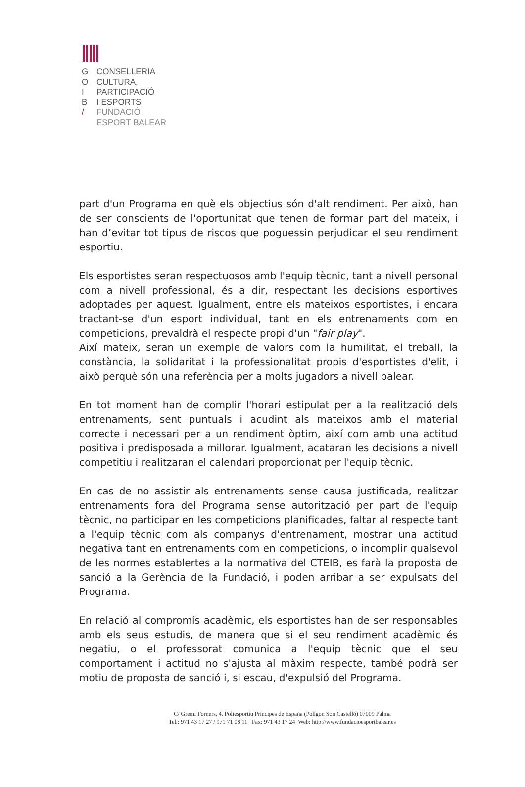G
O
I
B
/
CONSELLERIA
CULTURA,
PARTICIPACIÓ
I ESPORTS
FUNDACIÓ
ESPORT BALEAR
part d'un Programa en què els objectius són d'alt rendiment. Per això, han de ser conscients de l'oportunitat que tenen de formar part del mateix, i han d’evitar tot tipus de riscos que poguessin perjudicar el seu rendiment esportiu.
Els esportistes seran respectuosos amb l'equip tècnic, tant a nivell personal com a nivell professional, és a dir, respectant les decisions esportives adoptades per aquest. Igualment, entre els mateixos esportistes, i encara tractant-se d'un esport individual, tant en els entrenaments com en competicions, prevaldrà el respecte propi d'un "fair play".
Així mateix, seran un exemple de valors com la humilitat, el treball, la constància, la solidaritat i la professionalitat propis d'esportistes d'elit, i això perquè són una referència per a molts jugadors a nivell balear.
En tot moment han de complir l'horari estipulat per a la realització dels entrenaments, sent puntuals i acudint als mateixos amb el material correcte i necessari per a un rendiment òptim, així com amb una actitud positiva i predisposada a millorar. Igualment, acataran les decisions a nivell competitiu i realitzaran el calendari proporcionat per l'equip tècnic.
En cas de no assistir als entrenaments sense causa justificada, realitzar entrenaments fora del Programa sense autorització per part de l'equip tècnic, no participar en les competicions planificades, faltar al respecte tant a l'equip tècnic com als companys d'entrenament, mostrar una actitud negativa tant en entrenaments com en competicions, o incomplir qualsevol de les normes establertes a la normativa del CTEIB, es farà la proposta de sanció a la Gerència de la Fundació, i poden arribar a ser expulsats del Programa.
En relació al compromís acadèmic, els esportistes han de ser responsables amb els seus estudis, de manera que si el seu rendiment acadèmic és negatiu, o el professorat comunica a l'equip tècnic que el seu comportament i actitud no s'ajusta al màxim respecte, també podrà ser motiu de proposta de sanció i, si escau, d'expulsió del Programa.
C/ Gremi Forners, 4. Poliesportiu Príncipes de España (Polígon Son Castelló) 07009 Palma
Tel.: 971 43 17 27 / 971 71 08 11 Fax: 971 43 17 24 Web: http://www.fundacioesportbalear.es